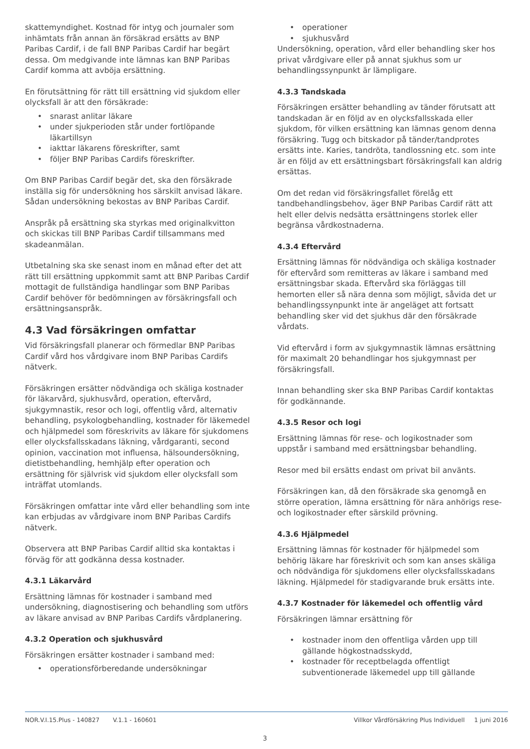skattemyndighet. Kostnad för intyg och journaler som inhämtats från annan än försäkrad ersätts av BNP Paribas Cardif, i de fall BNP Paribas Cardif har begärt dessa. Om medgivande inte lämnas kan BNP Paribas Cardif komma att avböja ersättning.
En förutsättning för rätt till ersättning vid sjukdom eller olycksfall är att den försäkrade:
snarast anlitar läkare
under sjukperioden står under fortlöpande läkartillsyn
iakttar läkarens föreskrifter, samt
följer BNP Paribas Cardifs föreskrifter.
Om BNP Paribas Cardif begär det, ska den försäkrade inställa sig för undersökning hos särskilt anvisad läkare. Sådan undersökning bekostas av BNP Paribas Cardif.
Anspråk på ersättning ska styrkas med originalkvitton och skickas till BNP Paribas Cardif tillsammans med skadeanmälan.
Utbetalning ska ske senast inom en månad efter det att rätt till ersättning uppkommit samt att BNP Paribas Cardif mottagit de fullständiga handlingar som BNP Paribas Cardif behöver för bedömningen av försäkringsfall och ersättningsanspråk.
4.3 Vad försäkringen omfattar
Vid försäkringsfall planerar och förmedlar BNP Paribas Cardif vård hos vårdgivare inom BNP Paribas Cardifs nätverk.
Försäkringen ersätter nödvändiga och skäliga kostnader för läkarvård, sjukhusvård, operation, eftervård, sjukgymnastik, resor och logi, offentlig vård, alternativ behandling, psykologbehandling, kostnader för läkemedel och hjälpmedel som föreskrivits av läkare för sjukdomens eller olycksfallsskadans läkning, vårdgaranti, second opinion, vaccination mot influensa, hälsoundersökning, dietistbehandling, hemhjälp efter operation och ersättning för självrisk vid sjukdom eller olycksfall som inträffat utomlands.
Försäkringen omfattar inte vård eller behandling som inte kan erbjudas av vårdgivare inom BNP Paribas Cardifs nätverk.
Observera att BNP Paribas Cardif alltid ska kontaktas i förväg för att godkänna dessa kostnader.
4.3.1 Läkarvård
Ersättning lämnas för kostnader i samband med undersökning, diagnostisering och behandling som utförs av läkare anvisad av BNP Paribas Cardifs vårdplanering.
4.3.2 Operation och sjukhusvård
Försäkringen ersätter kostnader i samband med:
operationsförberedande undersökningar
operationer
sjukhusvård
Undersökning, operation, vård eller behandling sker hos privat vårdgivare eller på annat sjukhus som ur behandlingssynpunkt är lämpligare.
4.3.3 Tandskada
Försäkringen ersätter behandling av tänder förutsatt att tandskadan är en följd av en olycksfallsskada eller sjukdom, för vilken ersättning kan lämnas genom denna försäkring. Tugg och bitskador på tänder/tandprotes ersätts inte. Karies, tandröta, tandlossning etc. som inte är en följd av ett ersättningsbart försäkringsfall kan aldrig ersättas.
Om det redan vid försäkringsfallet förelåg ett tandbehandlingsbehov, äger BNP Paribas Cardif rätt att helt eller delvis nedsätta ersättningens storlek eller begränsa vårdkostnaderna.
4.3.4 Eftervård
Ersättning lämnas för nödvändiga och skäliga kostnader för eftervård som remitteras av läkare i samband med ersättningsbar skada. Eftervård ska förläggas till hemorten eller så nära denna som möjligt, såvida det ur behandlingssynpunkt inte är angeläget att fortsatt behandling sker vid det sjukhus där den försäkrade vårdats.
Vid eftervård i form av sjukgymnastik lämnas ersättning för maximalt 20 behandlingar hos sjukgymnast per försäkringsfall.
Innan behandling sker ska BNP Paribas Cardif kontaktas för godkännande.
4.3.5 Resor och logi
Ersättning lämnas för rese- och logikostnader som uppstår i samband med ersättningsbar behandling.
Resor med bil ersätts endast om privat bil använts.
Försäkringen kan, då den försäkrade ska genomgå en större operation, lämna ersättning för nära anhörigs rese- och logikostnader efter särskild prövning.
4.3.6 Hjälpmedel
Ersättning lämnas för kostnader för hjälpmedel som behörig läkare har föreskrivit och som kan anses skäliga och nödvändiga för sjukdomens eller olycksfallsskadans läkning. Hjälpmedel för stadigvarande bruk ersätts inte.
4.3.7 Kostnader för läkemedel och offentlig vård
Försäkringen lämnar ersättning för
kostnader inom den offentliga vården upp till gällande högkostnadsskydd,
kostnader för receptbelagda offentligt subventionerade läkemedel upp till gällande
NOR.V.I.15.Plus - 140827 V.1.1 - 160601 Villkor Vårdförsäkring Plus Individuell 1 juni 2016
3